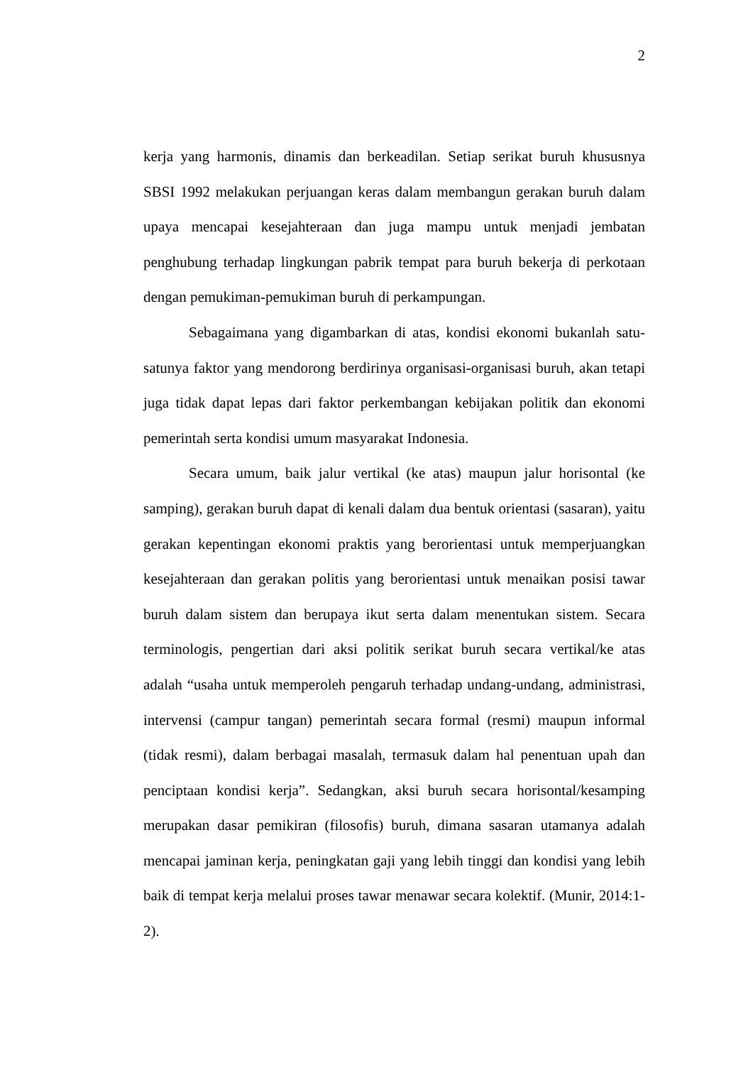2
kerja yang harmonis, dinamis dan berkeadilan. Setiap serikat buruh khususnya SBSI 1992 melakukan perjuangan keras dalam membangun gerakan buruh dalam upaya mencapai kesejahteraan dan juga mampu untuk menjadi jembatan penghubung terhadap lingkungan pabrik tempat para buruh bekerja di perkotaan dengan pemukiman-pemukiman buruh di perkampungan.
Sebagaimana yang digambarkan di atas, kondisi ekonomi bukanlah satu-satunya faktor yang mendorong berdirinya organisasi-organisasi buruh, akan tetapi juga tidak dapat lepas dari faktor perkembangan kebijakan politik dan ekonomi pemerintah serta kondisi umum masyarakat Indonesia.
Secara umum, baik jalur vertikal (ke atas) maupun jalur horisontal (ke samping), gerakan buruh dapat di kenali dalam dua bentuk orientasi (sasaran), yaitu gerakan kepentingan ekonomi praktis yang berorientasi untuk memperjuangkan kesejahteraan dan gerakan politis yang berorientasi untuk menaikan posisi tawar buruh dalam sistem dan berupaya ikut serta dalam menentukan sistem. Secara terminologis, pengertian dari aksi politik serikat buruh secara vertikal/ke atas adalah “usaha untuk memperoleh pengaruh terhadap undang-undang, administrasi, intervensi (campur tangan) pemerintah secara formal (resmi) maupun informal (tidak resmi), dalam berbagai masalah, termasuk dalam hal penentuan upah dan penciptaan kondisi kerja”. Sedangkan, aksi buruh secara horisontal/kesamping merupakan dasar pemikiran (filosofis) buruh, dimana sasaran utamanya adalah mencapai jaminan kerja, peningkatan gaji yang lebih tinggi dan kondisi yang lebih baik di tempat kerja melalui proses tawar menawar secara kolektif. (Munir, 2014:1-2).